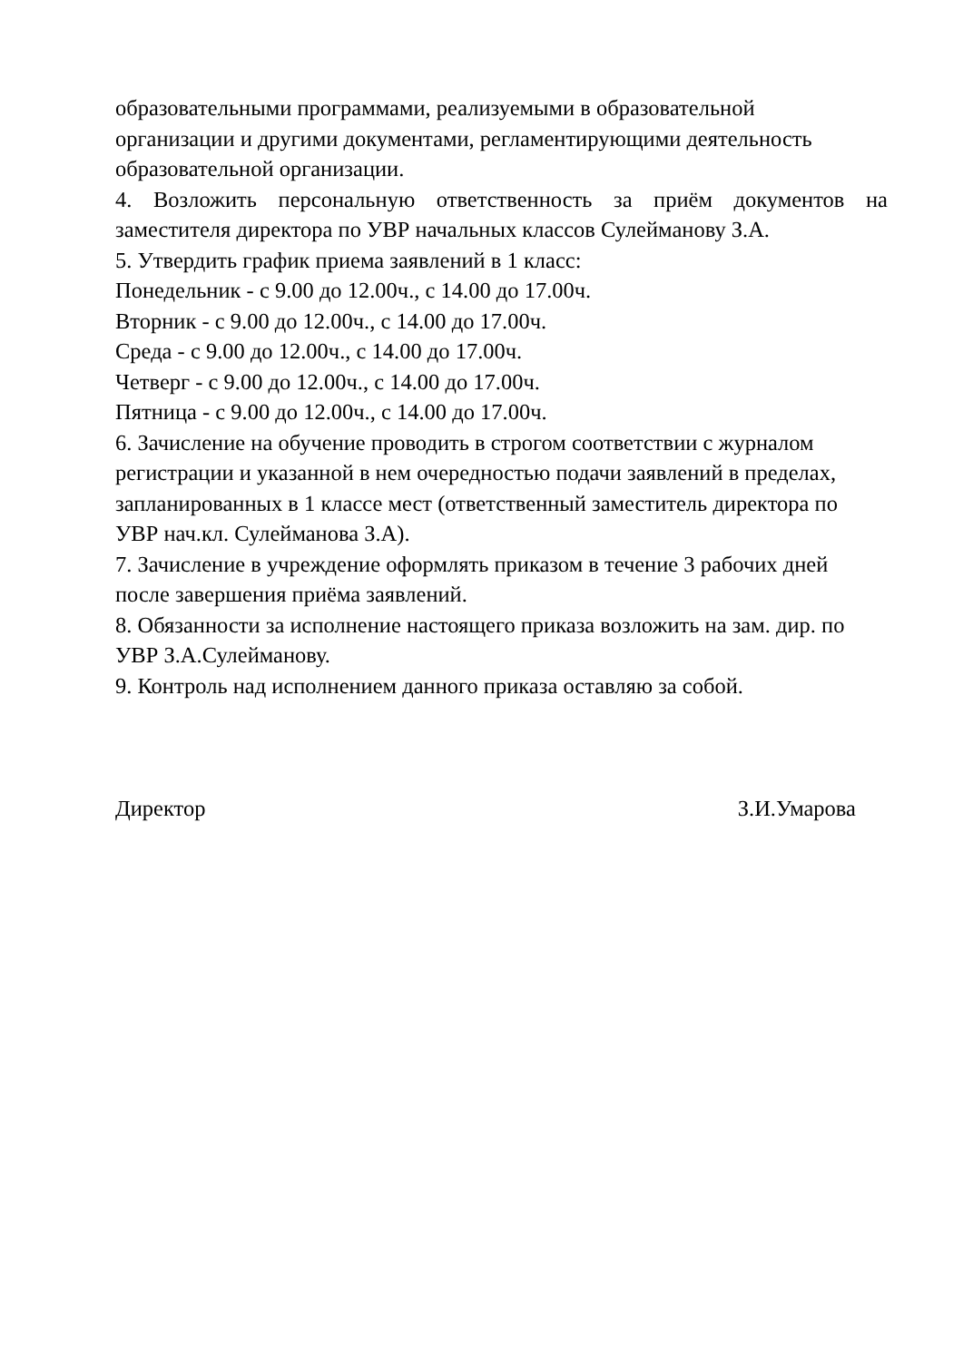образовательными программами, реализуемыми в образовательной
организации и другими документами, регламентирующими деятельность
образовательной организации.
4. Возложить персональную ответственность за приём документов на
заместителя директора по УВР начальных классов Сулейманову З.А.
5. Утвердить график приема заявлений в 1 класс:
Понедельник - с 9.00 до 12.00ч., с 14.00 до 17.00ч.
Вторник - с 9.00 до 12.00ч., с 14.00 до 17.00ч.
Среда - с 9.00 до 12.00ч., с 14.00 до 17.00ч.
Четверг - с 9.00 до 12.00ч., с 14.00 до 17.00ч.
Пятница - с 9.00 до 12.00ч., с 14.00 до 17.00ч.
6. Зачисление на обучение проводить в строгом соответствии с журналом
регистрации и указанной в нем очередностью подачи заявлений в пределах,
запланированных в 1 классе мест (ответственный заместитель директора по
УВР нач.кл. Сулейманова З.А).
7. Зачисление в учреждение оформлять приказом в течение 3 рабочих дней
после завершения приёма заявлений.
8. Обязанности за исполнение настоящего приказа возложить на зам. дир. по
УВР З.А.Сулейманову.
9. Контроль над исполнением данного приказа оставляю за собой.
Директор З.И.Умарова